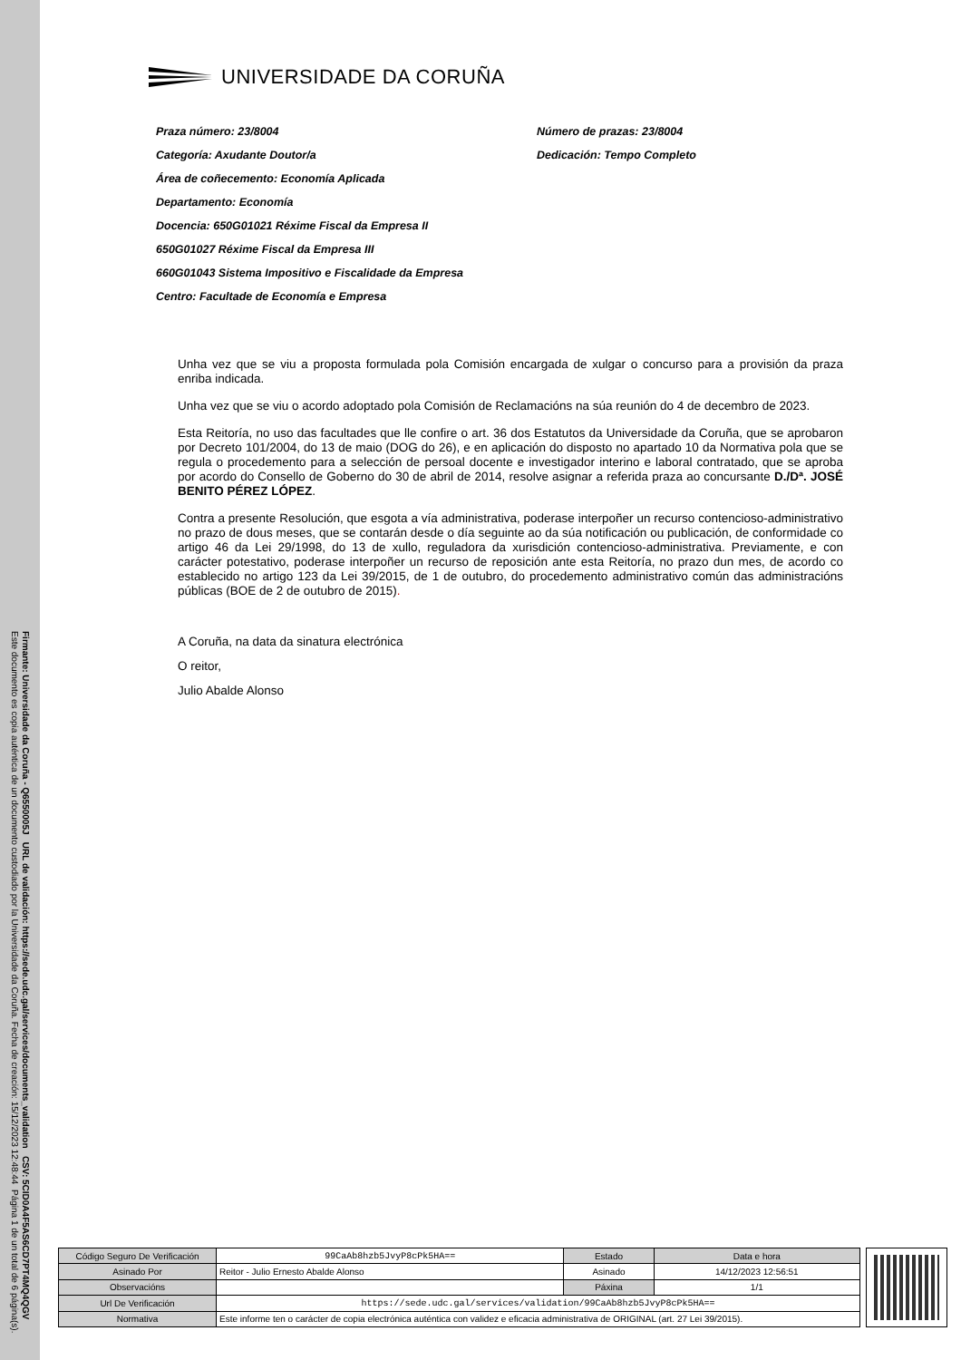Firmante: Universidade da Coruña - Q6550005J URL de validación: https://sede.udc.gal/services/documents_validation CSV: 5CID0A4F5AS6CD7PT4MQ4QGV
Este documento es copia auténtica de un documento custodiado por la Universidade da Coruña. Fecha de creación: 15/12/2023 12:48:44 Página 1 de un total de 6 página(s).
UNIVERSIDADE DA CORUÑA
Praza número: 23/8004
Número de prazas: 23/8004
Categoría: Axudante Doutor/a
Dedicación: Tempo Completo
Área de coñecemento: Economía Aplicada
Departamento: Economía
Docencia: 650G01021 Réxime Fiscal da Empresa II
650G01027 Réxime Fiscal da Empresa III
660G01043 Sistema Impositivo e Fiscalidade da Empresa
Centro: Facultade de Economía e Empresa
Unha vez que se viu a proposta formulada pola Comisión encargada de xulgar o concurso para a provisión da praza enriba indicada.
Unha vez que se viu o acordo adoptado pola Comisión de Reclamacións na súa reunión do 4 de decembro de 2023.
Esta Reitoría, no uso das facultades que lle confire o art. 36 dos Estatutos da Universidade da Coruña, que se aprobaron por Decreto 101/2004, do 13 de maio (DOG do 26), e en aplicación do disposto no apartado 10 da Normativa pola que se regula o procedemento para a selección de persoal docente e investigador interino e laboral contratado, que se aproba por acordo do Consello de Goberno do 30 de abril de 2014, resolve asignar a referida praza ao concursante D./Dª. JOSÉ BENITO PÉREZ LÓPEZ.
Contra a presente Resolución, que esgota a vía administrativa, poderase interpoñer un recurso contencioso-administrativo no prazo de dous meses, que se contarán desde o día seguinte ao da súa notificación ou publicación, de conformidade co artigo 46 da Lei 29/1998, do 13 de xullo, reguladora da xurisdición contencioso-administrativa. Previamente, e con carácter potestativo, poderase interpoñer un recurso de reposición ante esta Reitoría, no prazo dun mes, de acordo co establecido no artigo 123 da Lei 39/2015, de 1 de outubro, do procedemento administrativo común das administracións públicas (BOE de 2 de outubro de 2015).
A Coruña, na data da sinatura electrónica
O reitor,
Julio Abalde Alonso
| Código Seguro De Verificación | 99CaAb8hzb5JvyP8cPk5HA== | Estado | Data e hora |
| Asinado Por | Reitor - Julio Ernesto Abalde Alonso | Asinado | 14/12/2023 12:56:51 |
| Observacións | | Páxina | 1/1 |
| Url De Verificación | https://sede.udc.gal/services/validation/99CaAb8hzb5JvyP8cPk5HA== | | |
| Normativa | Este informe ten o carácter de copia electrónica auténtica con validez e eficacia administrativa de ORIGINAL (art. 27 Lei 39/2015). | | |